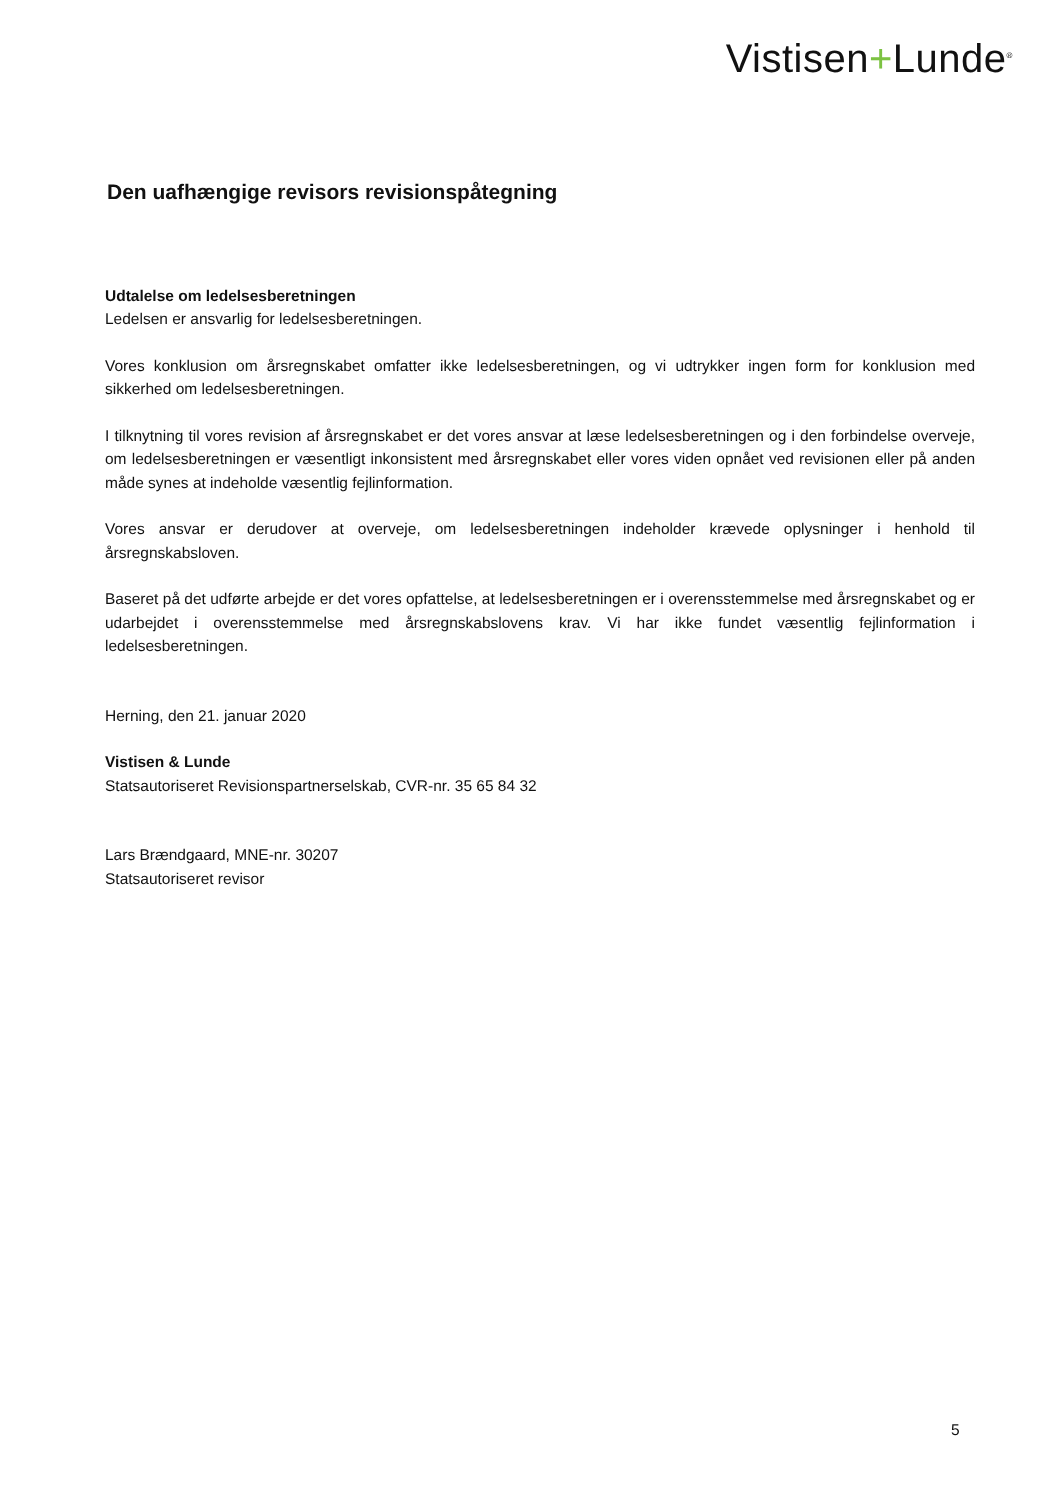Vistisen+Lunde<sup>®</sup>
Den uafhængige revisors revisionspåtegning
Udtalelse om ledelsesberetningen
Ledelsen er ansvarlig for ledelsesberetningen.
Vores konklusion om årsregnskabet omfatter ikke ledelsesberetningen, og vi udtrykker ingen form for konklusion med sikkerhed om ledelsesberetningen.
I tilknytning til vores revision af årsregnskabet er det vores ansvar at læse ledelsesberetningen og i den forbindelse overveje, om ledelsesberetningen er væsentligt inkonsistent med årsregnskabet eller vores viden opnået ved revisionen eller på anden måde synes at indeholde væsentlig fejlinformation.
Vores ansvar er derudover at overveje, om ledelsesberetningen indeholder krævede oplysninger i henhold til årsregnskabsloven.
Baseret på det udførte arbejde er det vores opfattelse, at ledelsesberetningen er i overensstemmelse med årsregnskabet og er udarbejdet i overensstemmelse med årsregnskabslovens krav. Vi har ikke fundet væsentlig fejlinformation i ledelsesberetningen.
Herning, den 21. januar 2020
Vistisen & Lunde
Statsautoriseret Revisionspartnerselskab, CVR-nr. 35 65 84 32
Lars Brændgaard, MNE-nr. 30207
Statsautoriseret revisor
5